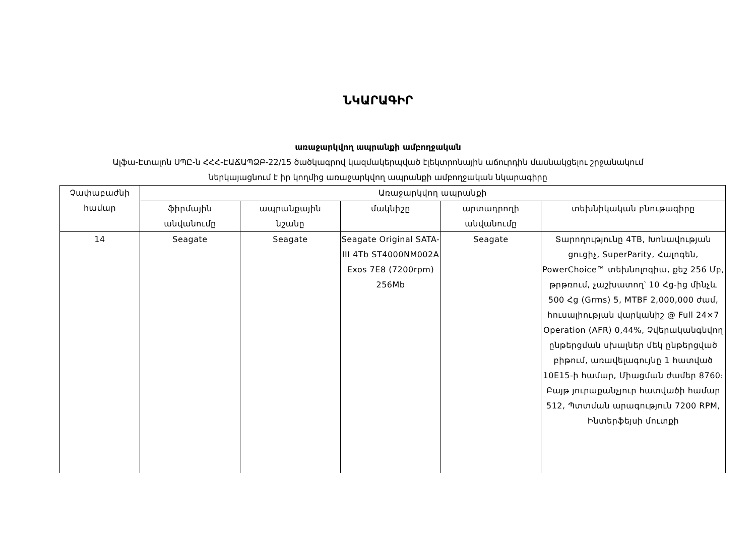ՆԿԱՐԱԳԻՐ
առաջարկվող ապրանքի ամբողջական
Ալֆա-Էտալոն ՍՊԸ-ն ՀՀՀ-ԷԱՃԱՊՁԲ-22/15 ծածկագրով կազմակերպված էլեկտրոնային աճուրդին մասնակցելու շրջանակում
ներկայացնում է իր կողմից առաջարկվող ապրանքի ամբողջական նկարագիրը
| Չափաբաժնի համար | Առաջարկվող ապրանքի | | | | |
| --- | --- | --- | --- | --- | --- |
| | ֆիրմային անվանումը | ապրանքային նշանը | մակնիշը | արտադրողի անվանումը | տեխնիկական բնութագիրը |
| 14 | Seagate | Seagate | Seagate Original SATA-III 4Tb ST4000NM002A Exos 7E8 (7200rpm) 256Mb | Seagate | Տարողությունը 4TB, Խոնավության ցուցիչ, SuperParity, Հալոգեն, PowerChoice™ տեխնոլոգիա, քեշ 256 Մբ, թրթռում, չաշխատող՝ 10 Հց-ից մինչև 500 Հց (Grms) 5, MTBF 2,000,000 ժամ, հուսալիության վարկանիշ @ Full 24×7 Operation (AFR) 0,44%, Չվերականգնվող ընթերցման սխալներ մեկ ընթերցված բիթում, առավելագույնը 1 հատված 10E15-ի համար, Միացման ժամեր 8760։ Բայթ յուրաքանչյուր հատվածի համար 512, Պտտման արագություն 7200 RPM, Ինտերֆեյսի մուտքի |